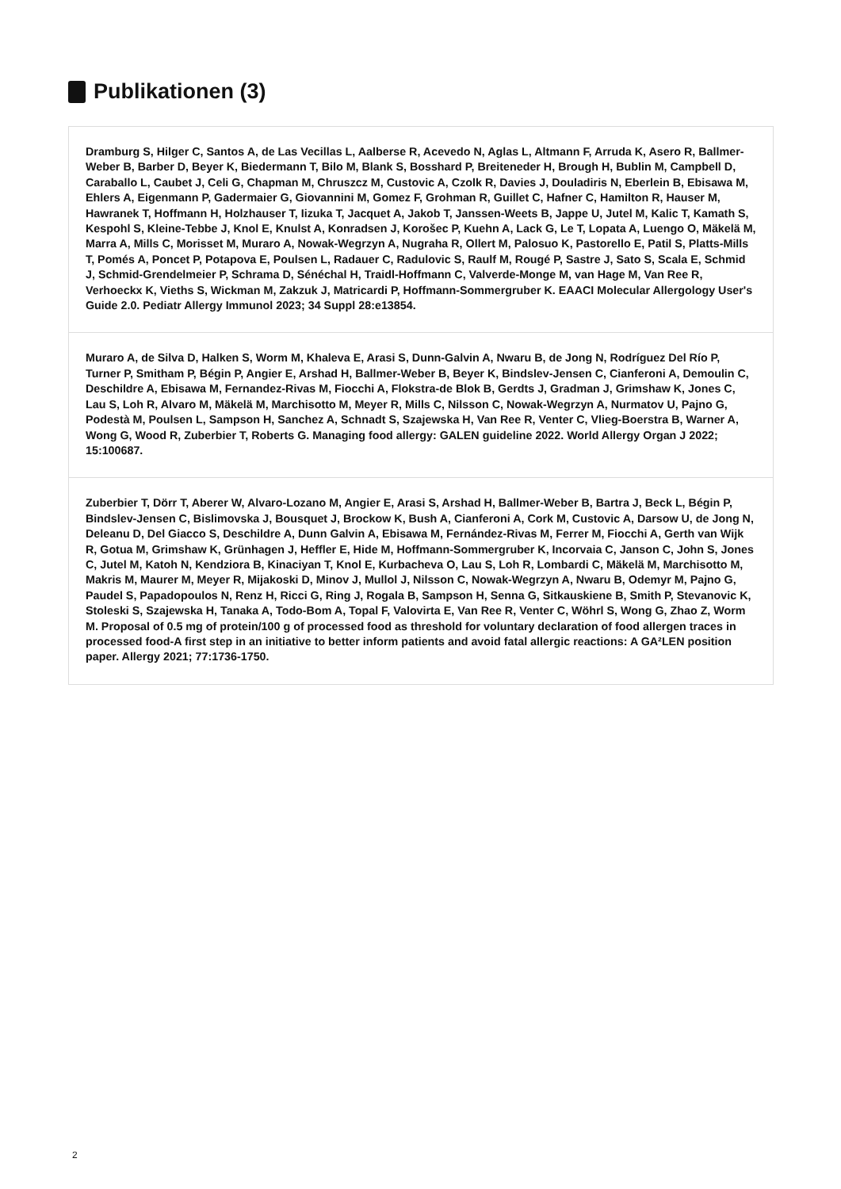Publikationen (3)
Dramburg S, Hilger C, Santos A, de Las Vecillas L, Aalberse R, Acevedo N, Aglas L, Altmann F, Arruda K, Asero R, Ballmer-Weber B, Barber D, Beyer K, Biedermann T, Bilo M, Blank S, Bosshard P, Breiteneder H, Brough H, Bublin M, Campbell D, Caraballo L, Caubet J, Celi G, Chapman M, Chruszcz M, Custovic A, Czolk R, Davies J, Douladiris N, Eberlein B, Ebisawa M, Ehlers A, Eigenmann P, Gadermaier G, Giovannini M, Gomez F, Grohman R, Guillet C, Hafner C, Hamilton R, Hauser M, Hawranek T, Hoffmann H, Holzhauser T, Iizuka T, Jacquet A, Jakob T, Janssen-Weets B, Jappe U, Jutel M, Kalic T, Kamath S, Kespohl S, Kleine-Tebbe J, Knol E, Knulst A, Konradsen J, Korošec P, Kuehn A, Lack G, Le T, Lopata A, Luengo O, Mäkelä M, Marra A, Mills C, Morisset M, Muraro A, Nowak-Wegrzyn A, Nugraha R, Ollert M, Palosuo K, Pastorello E, Patil S, Platts-Mills T, Pomés A, Poncet P, Potapova E, Poulsen L, Radauer C, Radulovic S, Raulf M, Rougé P, Sastre J, Sato S, Scala E, Schmid J, Schmid-Grendelmeier P, Schrama D, Sénéchal H, Traidl-Hoffmann C, Valverde-Monge M, van Hage M, Van Ree R, Verhoeckx K, Vieths S, Wickman M, Zakzuk J, Matricardi P, Hoffmann-Sommergruber K. EAACI Molecular Allergology User's Guide 2.0. Pediatr Allergy Immunol 2023; 34 Suppl 28:e13854.
Muraro A, de Silva D, Halken S, Worm M, Khaleva E, Arasi S, Dunn-Galvin A, Nwaru B, de Jong N, Rodríguez Del Río P, Turner P, Smitham P, Bégin P, Angier E, Arshad H, Ballmer-Weber B, Beyer K, Bindslev-Jensen C, Cianferoni A, Demoulin C, Deschildre A, Ebisawa M, Fernandez-Rivas M, Fiocchi A, Flokstra-de Blok B, Gerdts J, Gradman J, Grimshaw K, Jones C, Lau S, Loh R, Alvaro M, Mäkelä M, Marchisotto M, Meyer R, Mills C, Nilsson C, Nowak-Wegrzyn A, Nurmatov U, Pajno G, Podestà M, Poulsen L, Sampson H, Sanchez A, Schnadt S, Szajewska H, Van Ree R, Venter C, Vlieg-Boerstra B, Warner A, Wong G, Wood R, Zuberbier T, Roberts G. Managing food allergy: GALEN guideline 2022. World Allergy Organ J 2022; 15:100687.
Zuberbier T, Dörr T, Aberer W, Alvaro-Lozano M, Angier E, Arasi S, Arshad H, Ballmer-Weber B, Bartra J, Beck L, Bégin P, Bindslev-Jensen C, Bislimovska J, Bousquet J, Brockow K, Bush A, Cianferoni A, Cork M, Custovic A, Darsow U, de Jong N, Deleanu D, Del Giacco S, Deschildre A, Dunn Galvin A, Ebisawa M, Fernández-Rivas M, Ferrer M, Fiocchi A, Gerth van Wijk R, Gotua M, Grimshaw K, Grünhagen J, Heffler E, Hide M, Hoffmann-Sommergruber K, Incorvaia C, Janson C, John S, Jones C, Jutel M, Katoh N, Kendziora B, Kinaciyan T, Knol E, Kurbacheva O, Lau S, Loh R, Lombardi C, Mäkelä M, Marchisotto M, Makris M, Maurer M, Meyer R, Mijakoski D, Minov J, Mullol J, Nilsson C, Nowak-Wegrzyn A, Nwaru B, Odemyr M, Pajno G, Paudel S, Papadopoulos N, Renz H, Ricci G, Ring J, Rogala B, Sampson H, Senna G, Sitkauskiene B, Smith P, Stevanovic K, Stoleski S, Szajewska H, Tanaka A, Todo-Bom A, Topal F, Valovirta E, Van Ree R, Venter C, Wöhrl S, Wong G, Zhao Z, Worm M. Proposal of 0.5 mg of protein/100 g of processed food as threshold for voluntary declaration of food allergen traces in processed food-A first step in an initiative to better inform patients and avoid fatal allergic reactions: A GA²LEN position paper. Allergy 2021; 77:1736-1750.
2